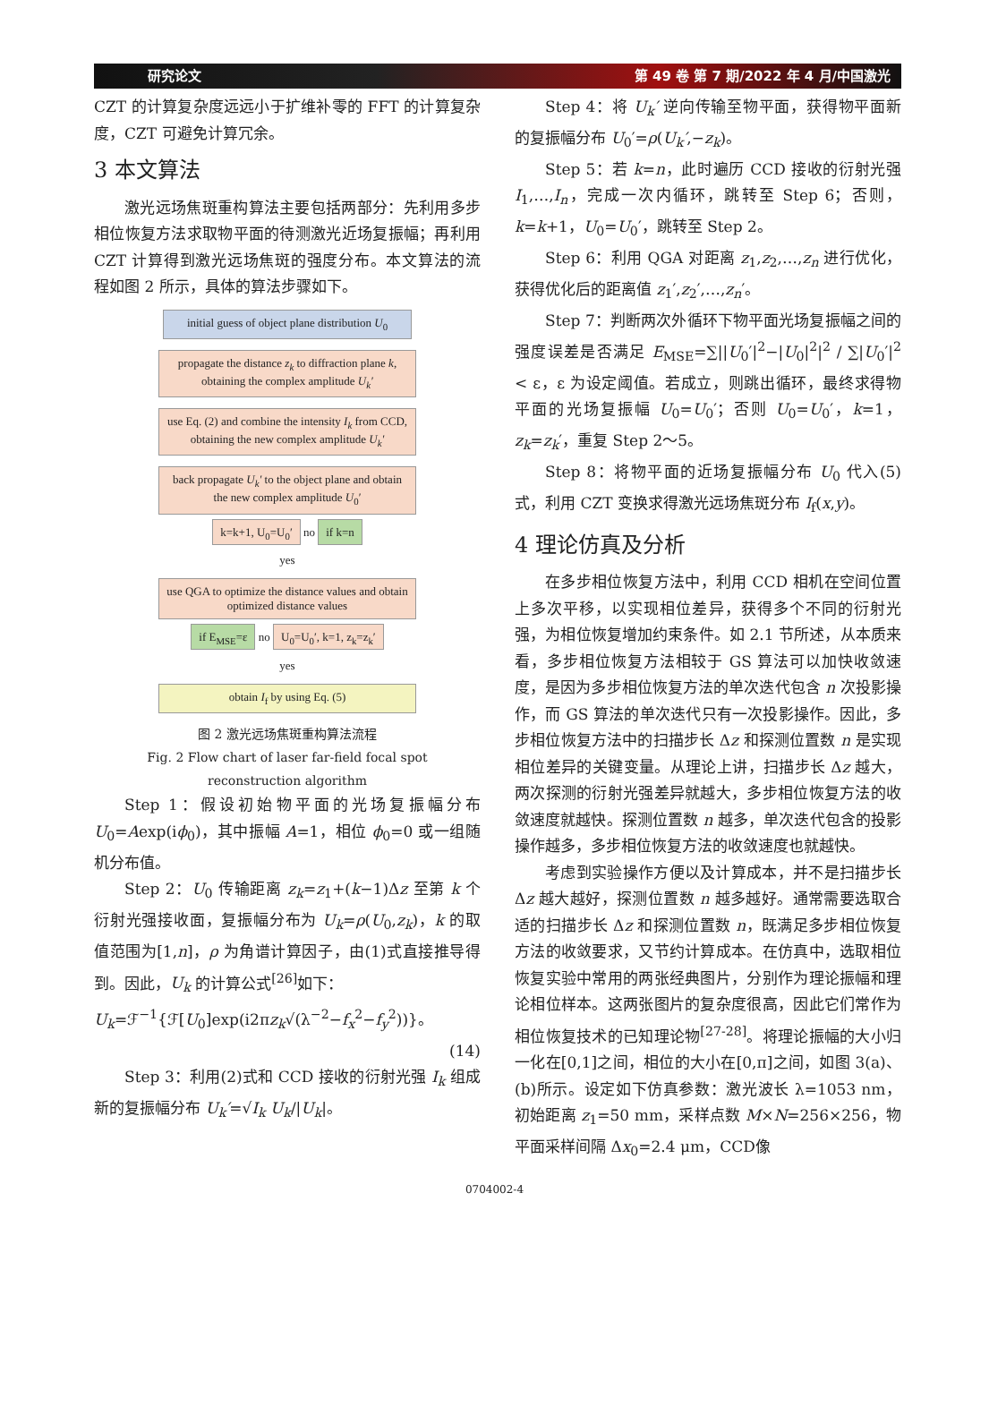研究论文 第 49 卷 第 7 期/2022 年 4 月/中国激光
CZT 的计算复杂度远远小于扩维补零的 FFT 的计算复杂度，CZT 可避免计算冗余。
3 本文算法
激光远场焦斑重构算法主要包括两部分：先利用多步相位恢复方法求取物平面的待测激光近场复振幅；再利用 CZT 计算得到激光远场焦斑的强度分布。本文算法的流程如图 2 所示，具体的算法步骤如下。
initial guess of object plane distribution U<sub>0</sub>
propagate the distance z<sub>k</sub> to diffraction plane k, obtaining the complex amplitude U<sub>k</sub>′
use Eq. (2) and combine the intensity I<sub>k</sub> from CCD, obtaining the new complex amplitude U<sub>k</sub>′
back propagate U<sub>k</sub>′ to the object plane and obtain the new complex amplitude U<sub>0</sub>′
k=k+1, U<sub>0</sub>=U<sub>0</sub>′ no if k=n
yes
use QGA to optimize the distance values and obtain optimized distance values
if E<sub>MSE</sub>=ε no U<sub>0</sub>=U<sub>0</sub>′, k=1, z<sub>k</sub>=z<sub>k</sub>′
yes
obtain I<sub>f</sub> by using Eq. (5)
图 2 激光远场焦斑重构算法流程
Fig. 2 Flow chart of laser far-field focal spot
reconstruction algorithm
Step 1：假设初始物平面的光场复振幅分布 U<sub>0</sub>=Aexp(iϕ<sub>0</sub>)，其中振幅 A=1，相位 ϕ<sub>0</sub>=0 或一组随机分布值。
Step 2：U<sub>0</sub> 传输距离 z<sub>k</sub>=z<sub>1</sub>+(k−1)Δz 至第 k 个衍射光强接收面，复振幅分布为 U<sub>k</sub>=ρ(U<sub>0</sub>,z<sub>k</sub>)，k 的取值范围为[1,n]，ρ 为角谱计算因子，由(1)式直接推导得到。因此，U<sub>k</sub> 的计算公式<sup>[26]</sup>如下：
U<sub>k</sub>=ℱ<sup>−1</sup>{ℱ[U<sub>0</sub>]exp(i2πz<sub>k</sub>√(λ<sup>−2</sup>−f<sub>x</sub><sup>2</sup>−f<sub>y</sub><sup>2</sup>))}。
(14)
Step 3：利用(2)式和 CCD 接收的衍射光强 I<sub>k</sub> 组成新的复振幅分布 U<sub>k</sub>′=√I<sub>k</sub> U<sub>k</sub>/|U<sub>k</sub>|。
Step 4：将 U<sub>k</sub>′ 逆向传输至物平面，获得物平面新的复振幅分布 U<sub>0</sub>′=ρ(U<sub>k</sub>′,−z<sub>k</sub>)。
Step 5：若 k=n，此时遍历 CCD 接收的衍射光强 I<sub>1</sub>,…,I<sub>n</sub>，完成一次内循环，跳转至 Step 6；否则，k=k+1，U<sub>0</sub>=U<sub>0</sub>′，跳转至 Step 2。
Step 6：利用 QGA 对距离 z<sub>1</sub>,z<sub>2</sub>,…,z<sub>n</sub> 进行优化，获得优化后的距离值 z<sub>1</sub>′,z<sub>2</sub>′,…,z<sub>n</sub>′。
Step 7：判断两次外循环下物平面光场复振幅之间的强度误差是否满足 E<sub>MSE</sub>=∑||U<sub>0</sub>′|<sup>2</sup>−|U<sub>0</sub>|<sup>2</sup>|<sup>2</sup> / ∑|U<sub>0</sub>′|<sup>2</sup> < ε，ε 为设定阈值。若成立，则跳出循环，最终求得物平面的光场复振幅 U<sub>0</sub>=U<sub>0</sub>′；否则 U<sub>0</sub>=U<sub>0</sub>′，k=1，z<sub>k</sub>=z<sub>k</sub>′，重复 Step 2～5。
Step 8：将物平面的近场复振幅分布 U<sub>0</sub> 代入(5)式，利用 CZT 变换求得激光远场焦斑分布 I<sub>f</sub>(x,y)。
4 理论仿真及分析
在多步相位恢复方法中，利用 CCD 相机在空间位置上多次平移，以实现相位差异，获得多个不同的衍射光强，为相位恢复增加约束条件。如 2.1 节所述，从本质来看，多步相位恢复方法相较于 GS 算法可以加快收敛速度，是因为多步相位恢复方法的单次迭代包含 n 次投影操作，而 GS 算法的单次迭代只有一次投影操作。因此，多步相位恢复方法中的扫描步长 Δz 和探测位置数 n 是实现相位差异的关键变量。从理论上讲，扫描步长 Δz 越大，两次探测的衍射光强差异就越大，多步相位恢复方法的收敛速度就越快。探测位置数 n 越多，单次迭代包含的投影操作越多，多步相位恢复方法的收敛速度也就越快。
考虑到实验操作方便以及计算成本，并不是扫描步长 Δz 越大越好，探测位置数 n 越多越好。通常需要选取合适的扫描步长 Δz 和探测位置数 n，既满足多步相位恢复方法的收敛要求，又节约计算成本。在仿真中，选取相位恢复实验中常用的两张经典图片，分别作为理论振幅和理论相位样本。这两张图片的复杂度很高，因此它们常作为相位恢复技术的已知理论物<sup>[27-28]</sup>。将理论振幅的大小归一化在[0,1]之间，相位的大小在[0,π]之间，如图 3(a)、(b)所示。设定如下仿真参数：激光波长 λ=1053 nm，初始距离 z<sub>1</sub>=50 mm，采样点数 M×N=256×256，物平面采样间隔 Δx<sub>0</sub>=2.4 μm，CCD像
0704002-4